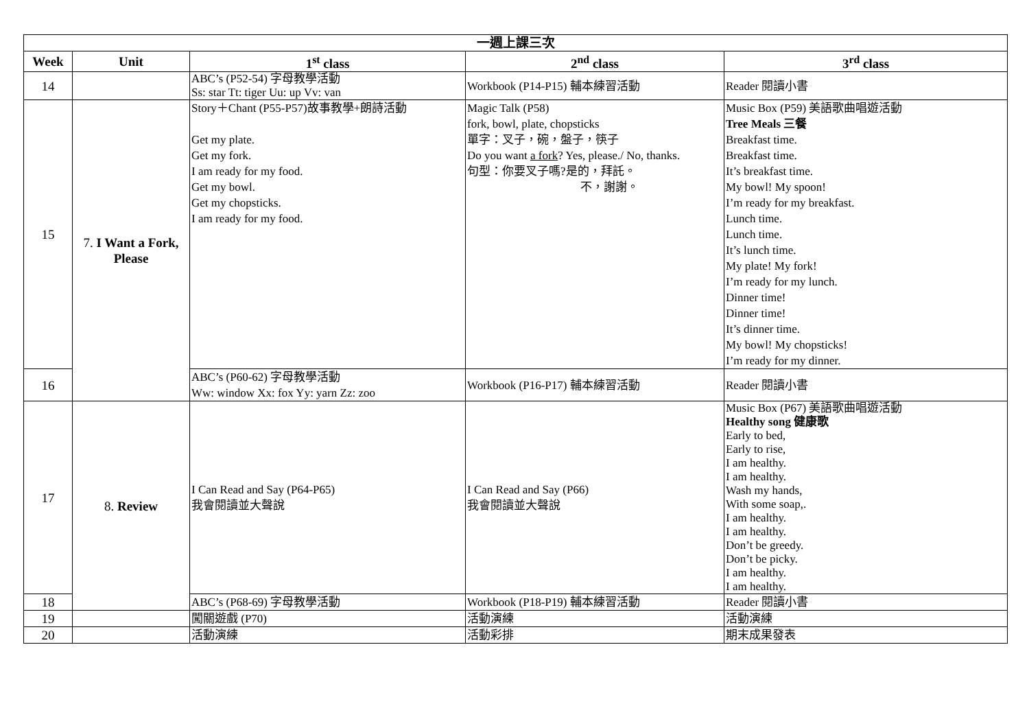| 一週上課三次 | | | | |
| --- | --- | --- | --- | --- |
| Week | Unit | 1<sup>st</sup> class | 2<sup>nd</sup> class | 3<sup>rd</sup> class |
| 14 | | ABC’s (P52-54) 字母教學活動 Ss: star Tt: tiger Uu: up Vv: van | Workbook (P14-P15) 輔本練習活動 | Reader 閱讀小書 |
| 15 | 7. I Want a Fork, Please | Story＋Chant (P55-P57)故事教學+朗詩活動 Get my plate. Get my fork. I am ready for my food. Get my bowl. Get my chopsticks. I am ready for my food. | Magic Talk (P58) fork, bowl, plate, chopsticks 單字：叉子，碗，盤子，筷子 Do you want a fork ? Yes, please./ No, thanks. 句型：你要叉子嗎?是的，拜託。 不，謝謝。 | Music Box (P59) 美語歌曲唱遊活動 Tree Meals 三餐 Breakfast time. Breakfast time. It’s breakfast time. My bowl! My spoon! I’m ready for my breakfast. Lunch time. Lunch time. It’s lunch time. My plate! My fork! I’m ready for my lunch. Dinner time! Dinner time! It’s dinner time. My bowl! My chopsticks! I’m ready for my dinner. |
| 16 | | ABC’s (P60-62) 字母教學活動 Ww: window Xx: fox Yy: yarn Zz: zoo | Workbook (P16-P17) 輔本練習活動 | Reader 閱讀小書 |
| 17 | 8. Review | I Can Read and Say (P64-P65) 我會閱讀並大聲說 | I Can Read and Say (P66) 我會閱讀並大聲說 | Music Box (P67) 美語歌曲唱遊活動 Healthy song 健康歌 Early to bed, Early to rise, I am healthy. I am healthy. Wash my hands, With some soap,. I am healthy. I am healthy. Don’t be greedy. Don’t be picky. I am healthy. I am healthy. |
| 18 | | ABC’s (P68-69) 字母教學活動 | Workbook (P18-P19) 輔本練習活動 | Reader 閱讀小書 |
| 19 | | 闖關遊戲 (P70) | 活動演練 | 活動演練 |
| 20 | | 活動演練 | 活動彩排 | 期末成果發表 |